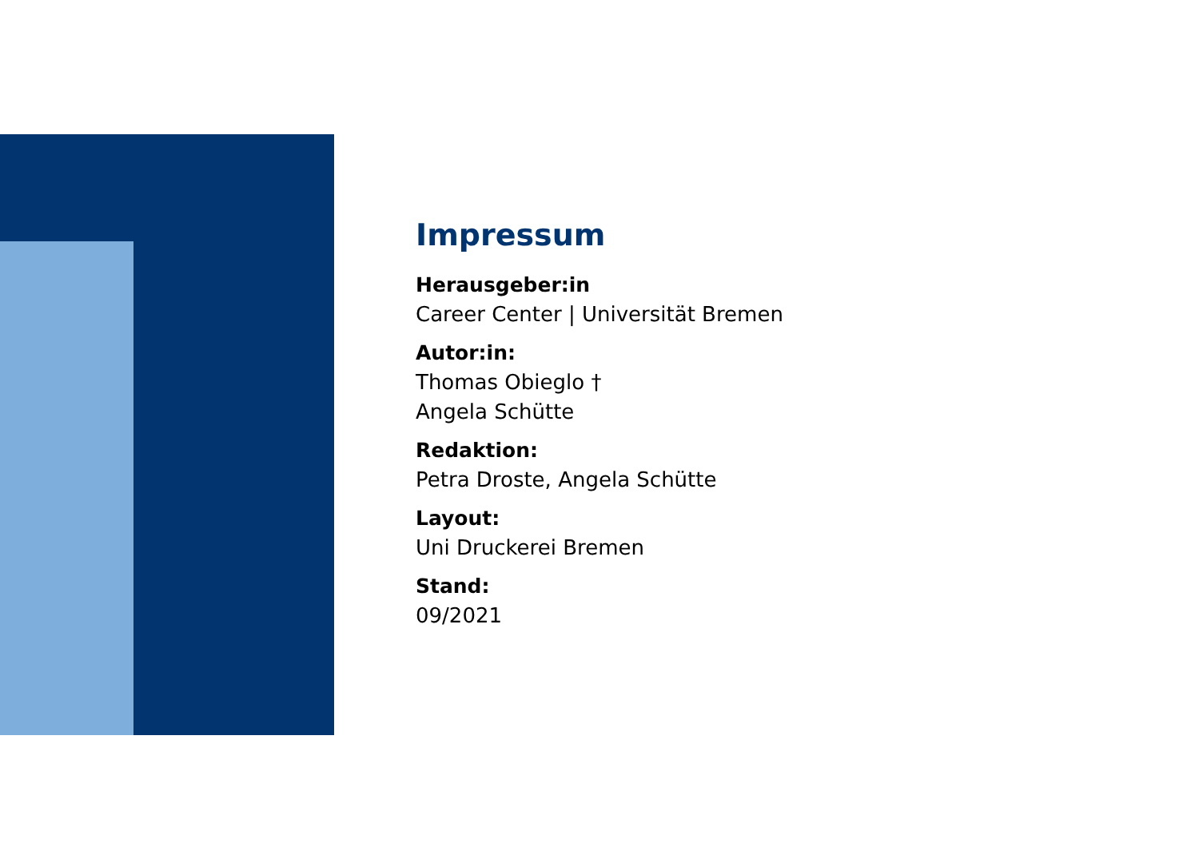Impressum
Herausgeber:in
Career Center | Universität Bremen
Autor:in:
Thomas Obieglo †
Angela Schütte
Redaktion:
Petra Droste, Angela Schütte
Layout:
Uni Druckerei Bremen
Stand:
09/2021